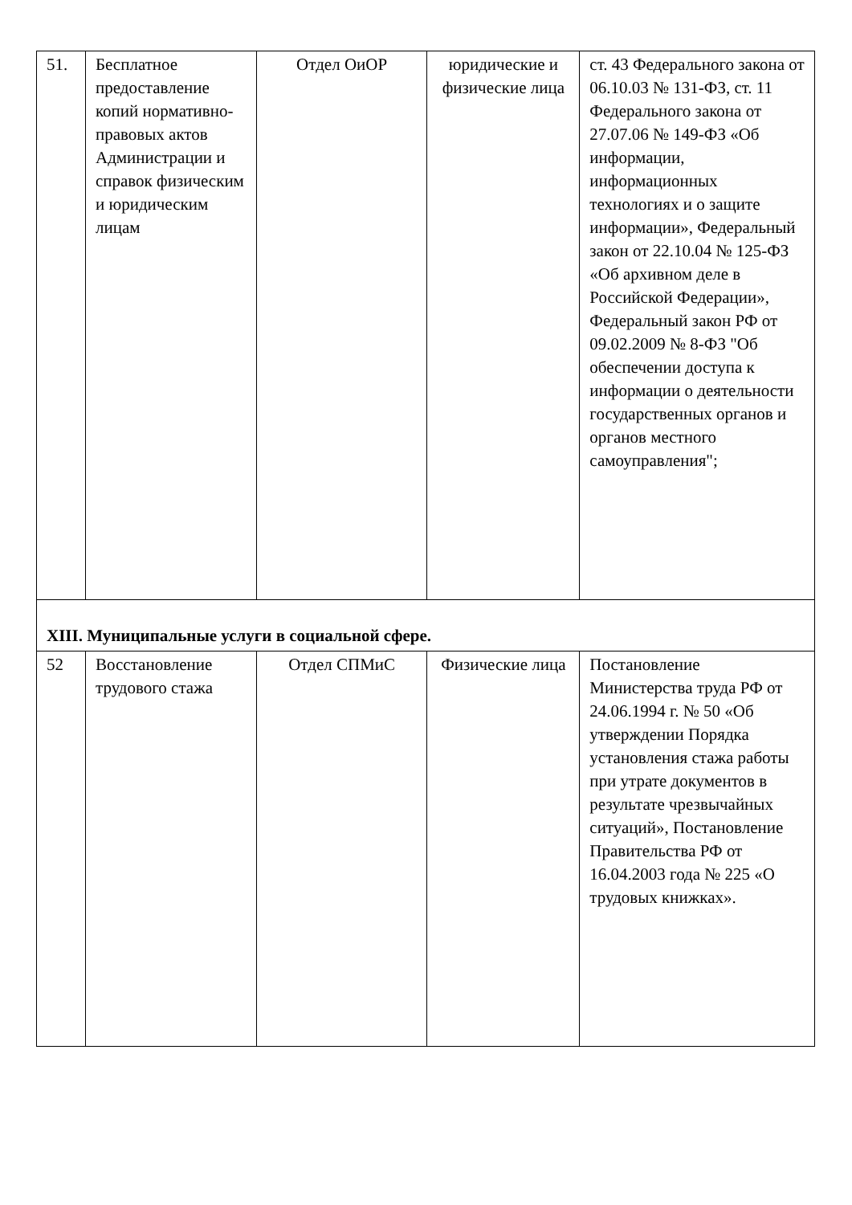| 51. | Бесплатное предоставление копий нормативно-правовых актов Администрации и справок физическим и юридическим лицам | Отдел ОиОР | юридические и физические лица | ст. 43 Федерального закона от 06.10.03 № 131-ФЗ, ст. 11 Федерального закона от 27.07.06 № 149-ФЗ «Об информации, информационных технологиях и о защите информации», Федеральный закон от 22.10.04 № 125-ФЗ «Об архивном деле в Российской Федерации», Федеральный закон РФ от 09.02.2009 № 8-ФЗ "Об обеспечении доступа к информации о деятельности государственных органов и органов местного самоуправления"; |
| XIII. Муниципальные услуги в социальной сфере. | | | | |
| 52 | Восстановление трудового стажа | Отдел СПМиС | Физические лица | Постановление Министерства труда РФ от 24.06.1994 г. № 50 «Об утверждении Порядка установления стажа работы при утрате документов в результате чрезвычайных ситуаций», Постановление Правительства РФ от 16.04.2003 года № 225 «О трудовых книжках». |